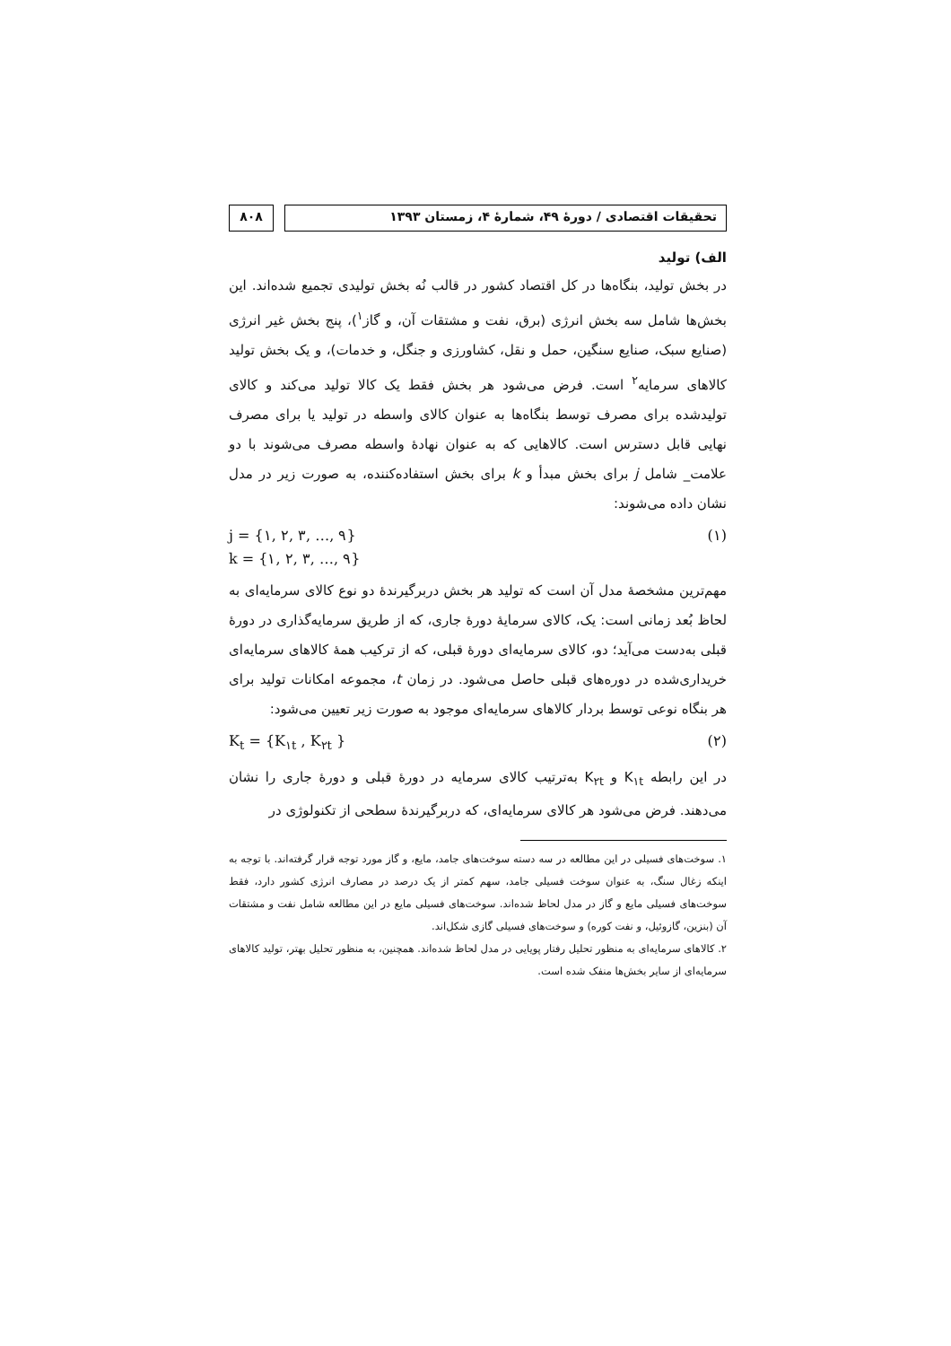تحقیقات اقتصادی / دورهٔ ۴۹، شمارهٔ ۴، زمستان ۱۳۹۳
۸۰۸
الف) تولید
در بخش تولید، بنگاه‌ها در کل اقتصاد کشور در قالب نُه بخش تولیدی تجمیع شده‌اند. این بخش‌ها شامل سه بخش انرژی (برق، نفت و مشتقات آن، و گاز<sup>۱</sup>)، پنج بخش غیر انرژی (صنایع سبک، صنایع سنگین، حمل و نقل، کشاورزی و جنگل، و خدمات)، و یک بخش تولید کالاهای سرمایه<sup>۲</sup> است. فرض می‌شود هر بخش فقط یک کالا تولید می‌کند و کالای تولیدشده برای مصرف توسط بنگاه‌ها به عنوان کالای واسطه در تولید یا برای مصرف نهایی قابل دسترس است. کالاهایی که به عنوان نهادهٔ واسطه مصرف می‌شوند با دو علامت_ شامل j برای بخش مبدأ و k برای بخش استفاده‌کننده، به صورت زیر در مدل نشان داده می‌شوند:
j = {۱, ۲, ۳, …, ۹}
k = {۱, ۲, ۳, …, ۹}
(۱)
مهم‌ترین مشخصهٔ مدل آن است که تولید هر بخش دربرگیرندهٔ دو نوع کالای سرمایه‌ای به لحاظ بُعد زمانی است: یک، کالای سرمایهٔ دورهٔ جاری، که از طریق سرمایه‌گذاری در دورهٔ قبلی به‌دست می‌آید؛ دو، کالای سرمایه‌ای دورهٔ قبلی، که از ترکیب همهٔ کالاهای سرمایه‌ای خریداری‌شده در دوره‌های قبلی حاصل می‌شود. در زمان t، مجموعه امکانات تولید برای هر بنگاه نوعی توسط بردار کالاهای سرمایه‌ای موجود به صورت زیر تعیین می‌شود:
K<sub>t</sub> = {K<sub>۱t</sub> , K<sub>۲t</sub> } (۲)
در این رابطه K<sub>۱t</sub> و K<sub>۲t</sub> به‌ترتیب کالای سرمایه در دورهٔ قبلی و دورهٔ جاری را نشان می‌دهند. فرض می‌شود هر کالای سرمایه‌ای، که دربرگیرندهٔ سطحی از تکنولوژی در
۱. سوخت‌های فسیلی در این مطالعه در سه دسته سوخت‌های جامد، مایع، و گاز مورد توجه قرار گرفته‌اند. با توجه به اینکه زغال سنگ، به عنوان سوخت فسیلی جامد، سهم کمتر از یک درصد در مصارف انرژی کشور دارد، فقط سوخت‌های فسیلی مایع و گاز در مدل لحاظ شده‌اند. سوخت‌های فسیلی مایع در این مطالعه شامل نفت و مشتقات آن (بنزین، گازوئیل، و نفت کوره) و سوخت‌های فسیلی گازی شکل‌اند.
۲. کالاهای سرمایه‌ای به منظور تحلیل رفتار پویایی در مدل لحاظ شده‌اند. همچنین، به منظور تحلیل بهتر، تولید کالاهای سرمایه‌ای از سایر بخش‌ها منفک شده است.